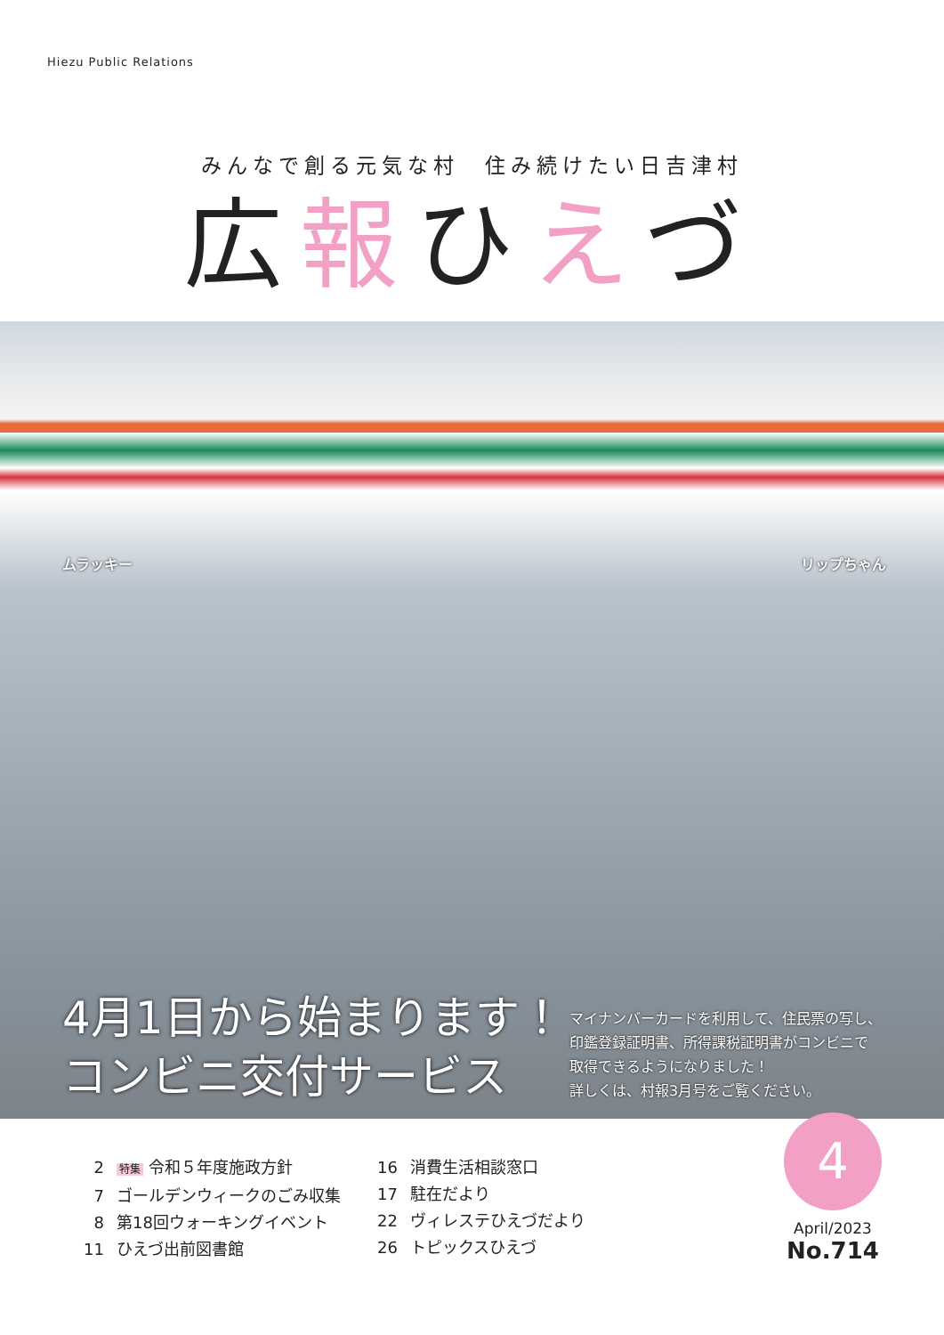Hiezu Public Relations
みんなで創る元気な村　住み続けたい日吉津村
広報ひえづ
ムラッキー リップちゃん
4月1日から始まります！
コンビニ交付サービス
マイナンバーカードを利用して、住民票の写し、
印鑑登録証明書、所得課税証明書がコンビニで
取得できるようになりました！
詳しくは、村報3月号をご覧ください。
2 特集 令和５年度施政方針
7 ゴールデンウィークのごみ収集
8 第18回ウォーキングイベント
11 ひえづ出前図書館
16 消費生活相談窓口
17 駐在だより
22 ヴィレステひえづだより
26 トピックスひえづ
4
April/2023
No.714